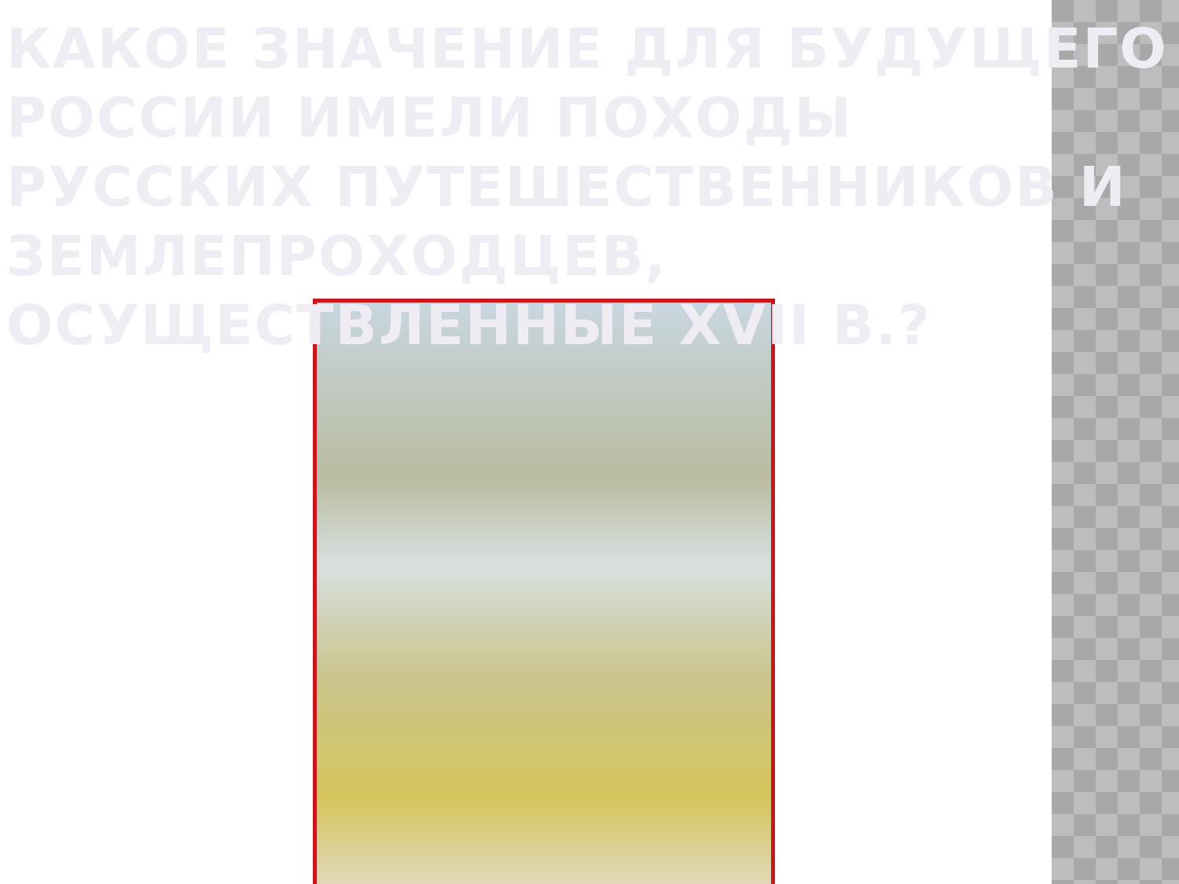КАКОЕ ЗНАЧЕНИЕ ДЛЯ БУДУЩЕГО РОССИИ ИМЕЛИ ПОХОДЫ РУССКИХ ПУТЕШЕСТВЕННИКОВ И ЗЕМЛЕПРОХОДЦЕВ, ОСУЩЕСТВЛЕННЫЕ XVII В.?